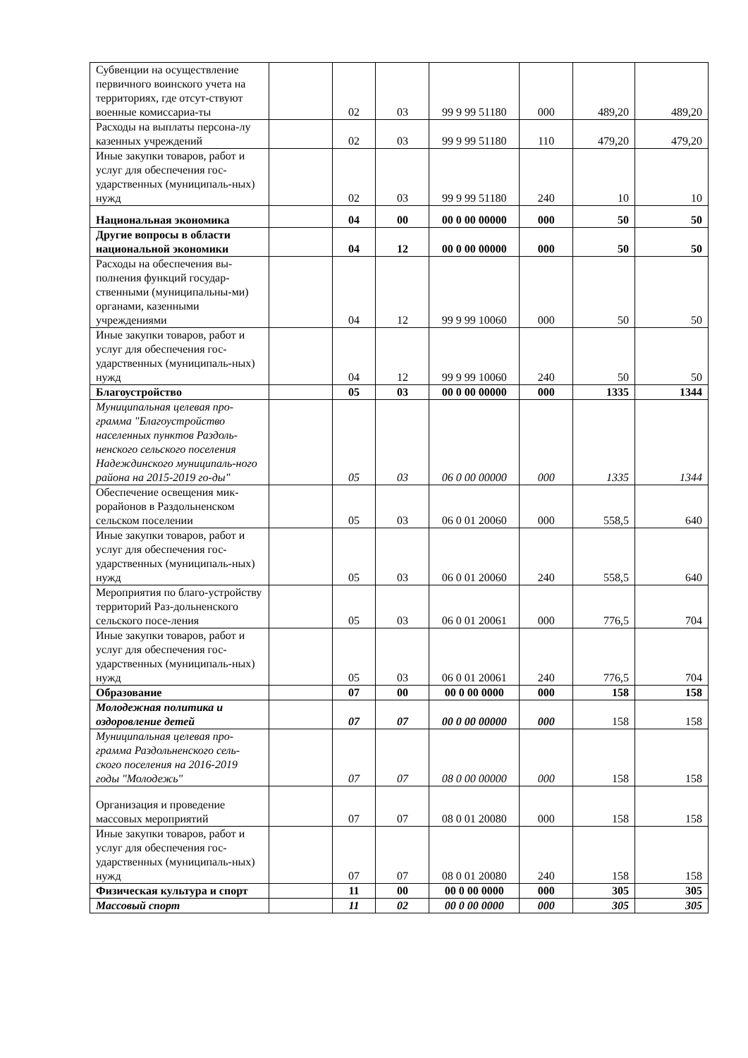| Субвенции на осуществление первичного воинского учета на территориях, где отсут-ствуют военные комиссариа-ты | | 02 | 03 | 99 9 99 51180 | 000 | 489,20 | 489,20 |
| Расходы на выплаты персона-лу казенных учреждений | | 02 | 03 | 99 9 99 51180 | 110 | 479,20 | 479,20 |
| Иные закупки товаров, работ и услуг для обеспечения гос-ударственных (муниципаль-ных) нужд | | 02 | 03 | 99 9 99 51180 | 240 | 10 | 10 |
| Национальная экономика | | 04 | 00 | 00 0 00 00000 | 000 | 50 | 50 |
| Другие вопросы в области национальной экономики | | 04 | 12 | 00 0 00 00000 | 000 | 50 | 50 |
| Расходы на обеспечения вы-полнения функций государ-ственными (муниципальны-ми) органами, казенными учреждениями | | 04 | 12 | 99 9 99 10060 | 000 | 50 | 50 |
| Иные закупки товаров, работ и услуг для обеспечения гос-ударственных (муниципаль-ных) нужд | | 04 | 12 | 99 9 99 10060 | 240 | 50 | 50 |
| Благоустройство | | 05 | 03 | 00 0 00 00000 | 000 | 1335 | 1344 |
| Муниципальная целевая про-грамма "Благоустройство населенных пунктов Раздоль-ненского сельского поселения Надеждинского муниципаль-ного района на 2015-2019 го-ды" | | 05 | 03 | 06 0 00 00000 | 000 | 1335 | 1344 |
| Обеспечение освещения мик-рорайонов в Раздольненском сельском поселении | | 05 | 03 | 06 0 01 20060 | 000 | 558,5 | 640 |
| Иные закупки товаров, работ и услуг для обеспечения гос-ударственных (муниципаль-ных) нужд | | 05 | 03 | 06 0 01 20060 | 240 | 558,5 | 640 |
| Мероприятия по благо-устройству территорий Раз-дольненского сельского посе-ления | | 05 | 03 | 06 0 01 20061 | 000 | 776,5 | 704 |
| Иные закупки товаров, работ и услуг для обеспечения гос-ударственных (муниципаль-ных) нужд | | 05 | 03 | 06 0 01 20061 | 240 | 776,5 | 704 |
| Образование | | 07 | 00 | 00 0 00 0000 | 000 | 158 | 158 |
| Молодежная политика и оздоровление детей | | 07 | 07 | 00 0 00 00000 | 000 | 158 | 158 |
| Муниципальная целевая про-грамма Раздольненского сель-ского поселения на 2016-2019 годы "Молодежь" | | 07 | 07 | 08 0 00 00000 | 000 | 158 | 158 |
| Организация и проведение массовых мероприятий | | 07 | 07 | 08 0 01 20080 | 000 | 158 | 158 |
| Иные закупки товаров, работ и услуг для обеспечения гос-ударственных (муниципаль-ных) нужд | | 07 | 07 | 08 0 01 20080 | 240 | 158 | 158 |
| Физическая культура и спорт | | 11 | 00 | 00 0 00 0000 | 000 | 305 | 305 |
| Массовый спорт | | 11 | 02 | 00 0 00 0000 | 000 | 305 | 305 |